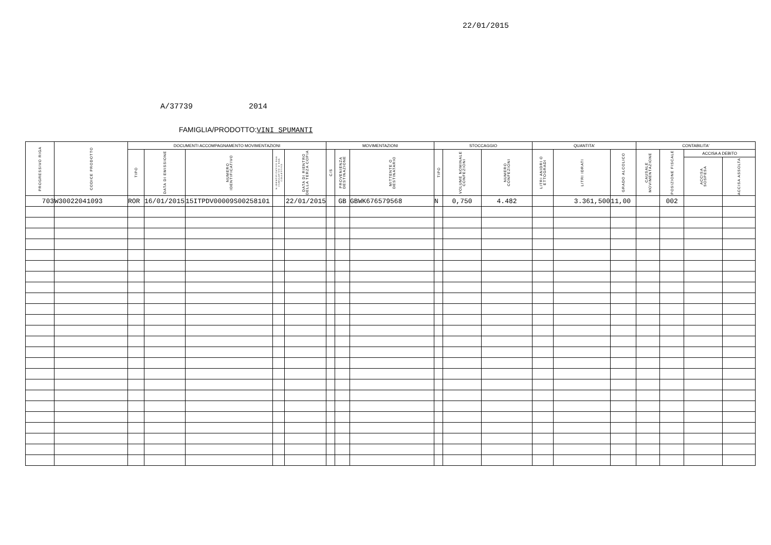22/01/2015
A/37739 2014
FAMIGLIA/PRODOTTO: VINI SPUMANTI
| PROGRESSIVO RIGA | CODICE PRODOTTO | DOCUMENTI ACCOMPAGNAMENTO MOVIMENTAZIONI | | | | | MOVIMENTAZIONI | | | STOCCAGGIO | | | QUANTITA' | | | CONTABILITA' | | | |
| --- | --- | --- | --- | --- | --- | --- | --- | --- | --- | --- | --- | --- | --- | --- | --- | --- | --- | --- | --- |
| | | TIPO | DATA DI EMISSIONE | NUMERO IDENTIFICATIVO | N.IDENTIFICATIVO DAA CUMULATIVO O DAA COLLETTIVO | DATA DI RIENTRO DELLA TERZA COPIA | C/S | PROVENIENZA DESTINAZIONE | MITTENTE O DESTINATARIO | TIPO | VOLUME NOMINALE CONFEZIONI | NUMERO CONFEZIONI | LITRI ANIDRI O ETTOGRADI | LITRI IDRATI | GRADO ALCOLICO | CAUSALE MOVIMENTAZIONE | POSIZIONE FISCALE | ACCISA A DEBITO | |
| | | | | | | | | | | | | | | | | | | ACCISA SOSPESA | ACCISA ASSOLTA |
| 703 | W30022041093 | ROR | 16/01/2015 | 15ITPDV00009S00258101 | | 22/01/2015 | | GB | GBWK676579568 | N | 0,750 | 4.482 | | 3.361,500 | 11,00 | | 002 | | |